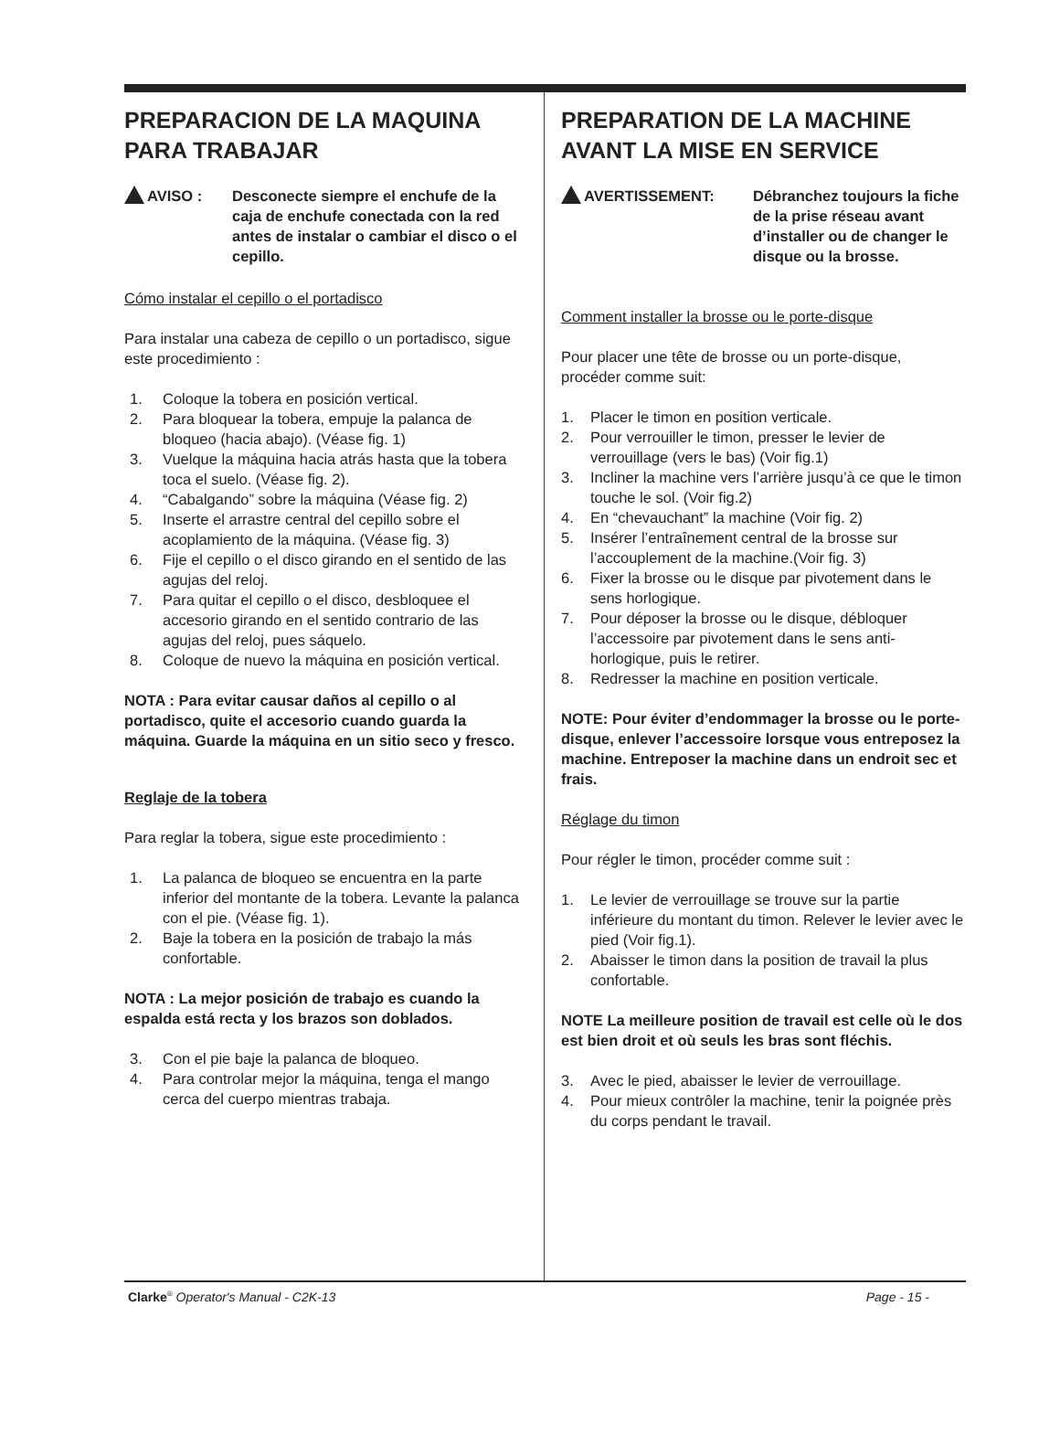PREPARACION DE LA MAQUINA PARA TRABAJAR
AVISO : Desconecte siempre el enchufe de la caja de enchufe conectada con la red antes de instalar o cambiar el disco o el cepillo.
Cómo instalar el cepillo o el portadisco
Para instalar una cabeza de cepillo o un portadisco, sigue este procedimiento :
1. Coloque la tobera en posición vertical.
2. Para bloquear la tobera, empuje la palanca de bloqueo (hacia abajo). (Véase fig. 1)
3. Vuelque la máquina hacia atrás hasta que la tobera toca el suelo. (Véase fig. 2).
4. “Cabalgando” sobre la máquina (Véase fig. 2)
5. Inserte el arrastre central del cepillo sobre el acoplamiento de la máquina. (Véase fig. 3)
6. Fije el cepillo o el disco girando en el sentido de las agujas del reloj.
7. Para quitar el cepillo o el disco, desbloquee el accesorio girando en el sentido contrario de las agujas del reloj, pues sáquelo.
8. Coloque de nuevo la máquina en posición vertical.
NOTA : Para evitar causar daños al cepillo o al portadisco, quite el accesorio cuando guarda la máquina. Guarde la máquina en un sitio seco y fresco.
Reglaje de la tobera
Para reglar la tobera, sigue este procedimiento :
1. La palanca de bloqueo se encuentra en la parte inferior del montante de la tobera. Levante la palanca con el pie. (Véase fig. 1).
2. Baje la tobera en la posición de trabajo la más confortable.
NOTA : La mejor posición de trabajo es cuando la espalda está recta y los brazos son doblados.
3. Con el pie baje la palanca de bloqueo.
4. Para controlar mejor la máquina, tenga el mango cerca del cuerpo mientras trabaja.
PREPARATION DE LA MACHINE AVANT LA MISE EN SERVICE
AVERTISSEMENT: Débranchez toujours la fiche de la prise réseau avant d’installer ou de changer le disque ou la brosse.
Comment installer la brosse ou le porte-disque
Pour placer une tête de brosse ou un porte-disque, procéder comme suit:
1. Placer le timon en position verticale.
2. Pour verrouiller le timon, presser le levier de verrouillage (vers le bas) (Voir fig.1)
3. Incliner la machine vers l’arrière jusqu’à ce que le timon touche le sol. (Voir fig.2)
4. En “chevauchant” la machine (Voir fig. 2)
5. Insérer l’entraînement central de la brosse sur l’accouplement de la machine.(Voir fig. 3)
6. Fixer la brosse ou le disque par pivotement dans le sens horlogique.
7. Pour déposer la brosse ou le disque, débloquer l’accessoire par pivotement dans le sens anti-horlogique, puis le retirer.
8. Redresser la machine en position verticale.
NOTE: Pour éviter d’endommager la brosse ou le porte-disque, enlever l’accessoire lorsque vous entreposez la machine. Entreposer la machine dans un endroit sec et frais.
Réglage du timon
Pour régler le timon, procéder comme suit :
1. Le levier de verrouillage se trouve sur la partie inférieure du montant du timon. Relever le levier avec le pied (Voir fig.1).
2. Abaisser le timon dans la position de travail la plus confortable.
NOTE La meilleure position de travail est celle où le dos est bien droit et où seuls les bras sont fléchis.
3. Avec le pied, abaisser le levier de verrouillage.
4. Pour mieux contrôler la machine, tenir la poignée près du corps pendant le travail.
Clarke<sup>®</sup> Operator's Manual - C2K-13
Page - 15 -